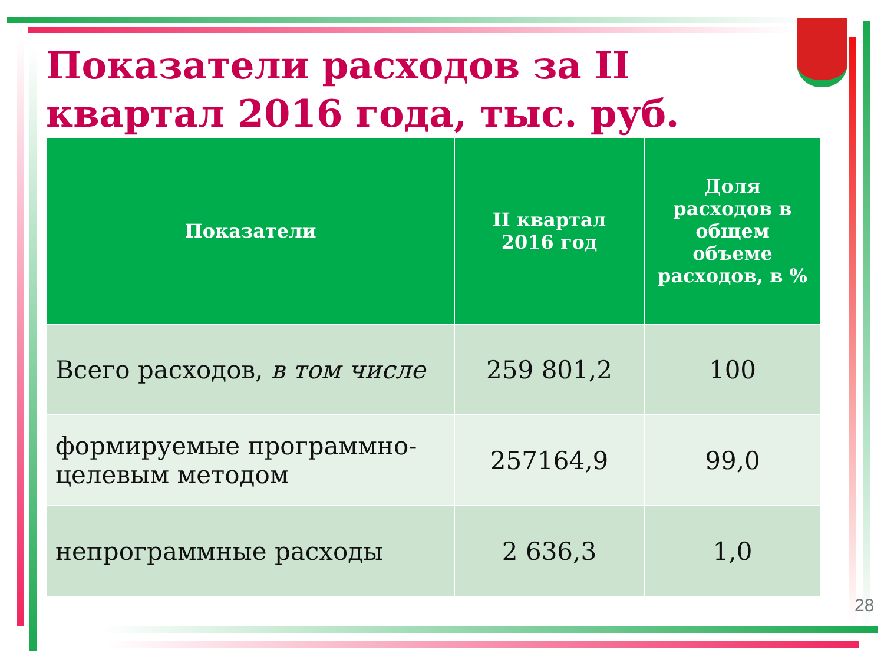Показатели расходов за II квартал 2016 года, тыс. руб.
| Показатели | II квартал 2016 год | Доля расходов в общем объеме расходов, в % |
| --- | --- | --- |
| Всего расходов, в том числе | 259 801,2 | 100 |
| формируемые программно-целевым методом | 257164,9 | 99,0 |
| непрограммные расходы | 2 636,3 | 1,0 |
28